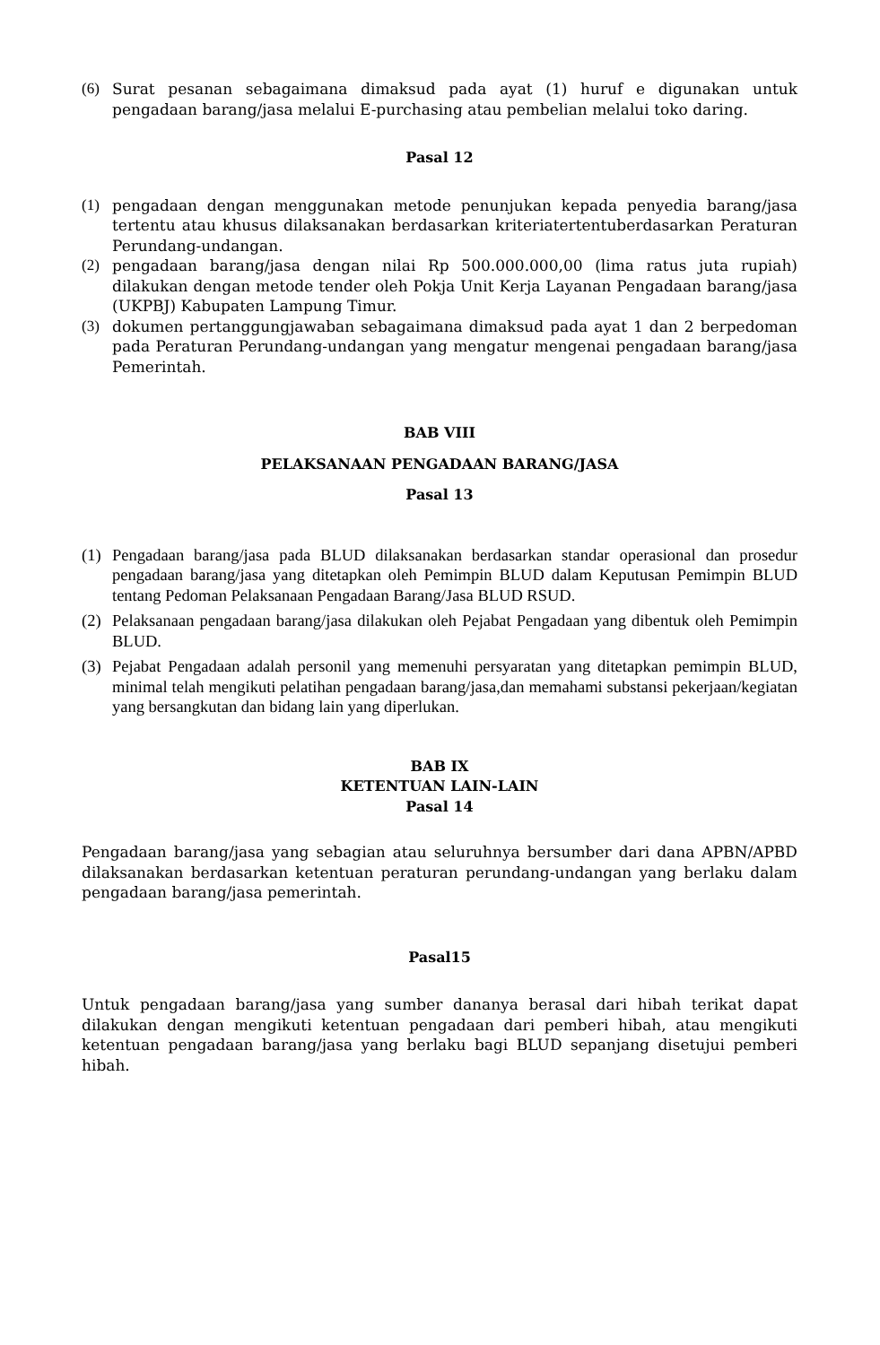(6) Surat pesanan sebagaimana dimaksud pada ayat (1) huruf e digunakan untuk pengadaan barang/jasa melalui E-purchasing atau pembelian melalui toko daring.
Pasal 12
(1) pengadaan dengan menggunakan metode penunjukan kepada penyedia barang/jasa tertentu atau khusus dilaksanakan berdasarkan kriteriatertentuberdasarkan Peraturan Perundang-undangan.
(2) pengadaan barang/jasa dengan nilai Rp 500.000.000,00 (lima ratus juta rupiah) dilakukan dengan metode tender oleh Pokja Unit Kerja Layanan Pengadaan barang/jasa (UKPBJ) Kabupaten Lampung Timur.
(3) dokumen pertanggungjawaban sebagaimana dimaksud pada ayat 1 dan 2 berpedoman pada Peraturan Perundang-undangan yang mengatur mengenai pengadaan barang/jasa Pemerintah.
BAB VIII
PELAKSANAAN PENGADAAN BARANG/JASA
Pasal 13
(1) Pengadaan barang/jasa pada BLUD dilaksanakan berdasarkan standar operasional dan prosedur pengadaan barang/jasa yang ditetapkan oleh Pemimpin BLUD dalam Keputusan Pemimpin BLUD tentang Pedoman Pelaksanaan Pengadaan Barang/Jasa BLUD RSUD.
(2) Pelaksanaan pengadaan barang/jasa dilakukan oleh Pejabat Pengadaan yang dibentuk oleh Pemimpin BLUD.
(3) Pejabat Pengadaan adalah personil yang memenuhi persyaratan yang ditetapkan pemimpin BLUD, minimal telah mengikuti pelatihan pengadaan barang/jasa,dan memahami substansi pekerjaan/kegiatan yang bersangkutan dan bidang lain yang diperlukan.
BAB IX
KETENTUAN LAIN-LAIN
Pasal 14
Pengadaan barang/jasa yang sebagian atau seluruhnya bersumber dari dana APBN/APBD dilaksanakan berdasarkan ketentuan peraturan perundang-undangan yang berlaku dalam pengadaan barang/jasa pemerintah.
Pasal15
Untuk pengadaan barang/jasa yang sumber dananya berasal dari hibah terikat dapat dilakukan dengan mengikuti ketentuan pengadaan dari pemberi hibah, atau mengikuti ketentuan pengadaan barang/jasa yang berlaku bagi BLUD sepanjang disetujui pemberi hibah.